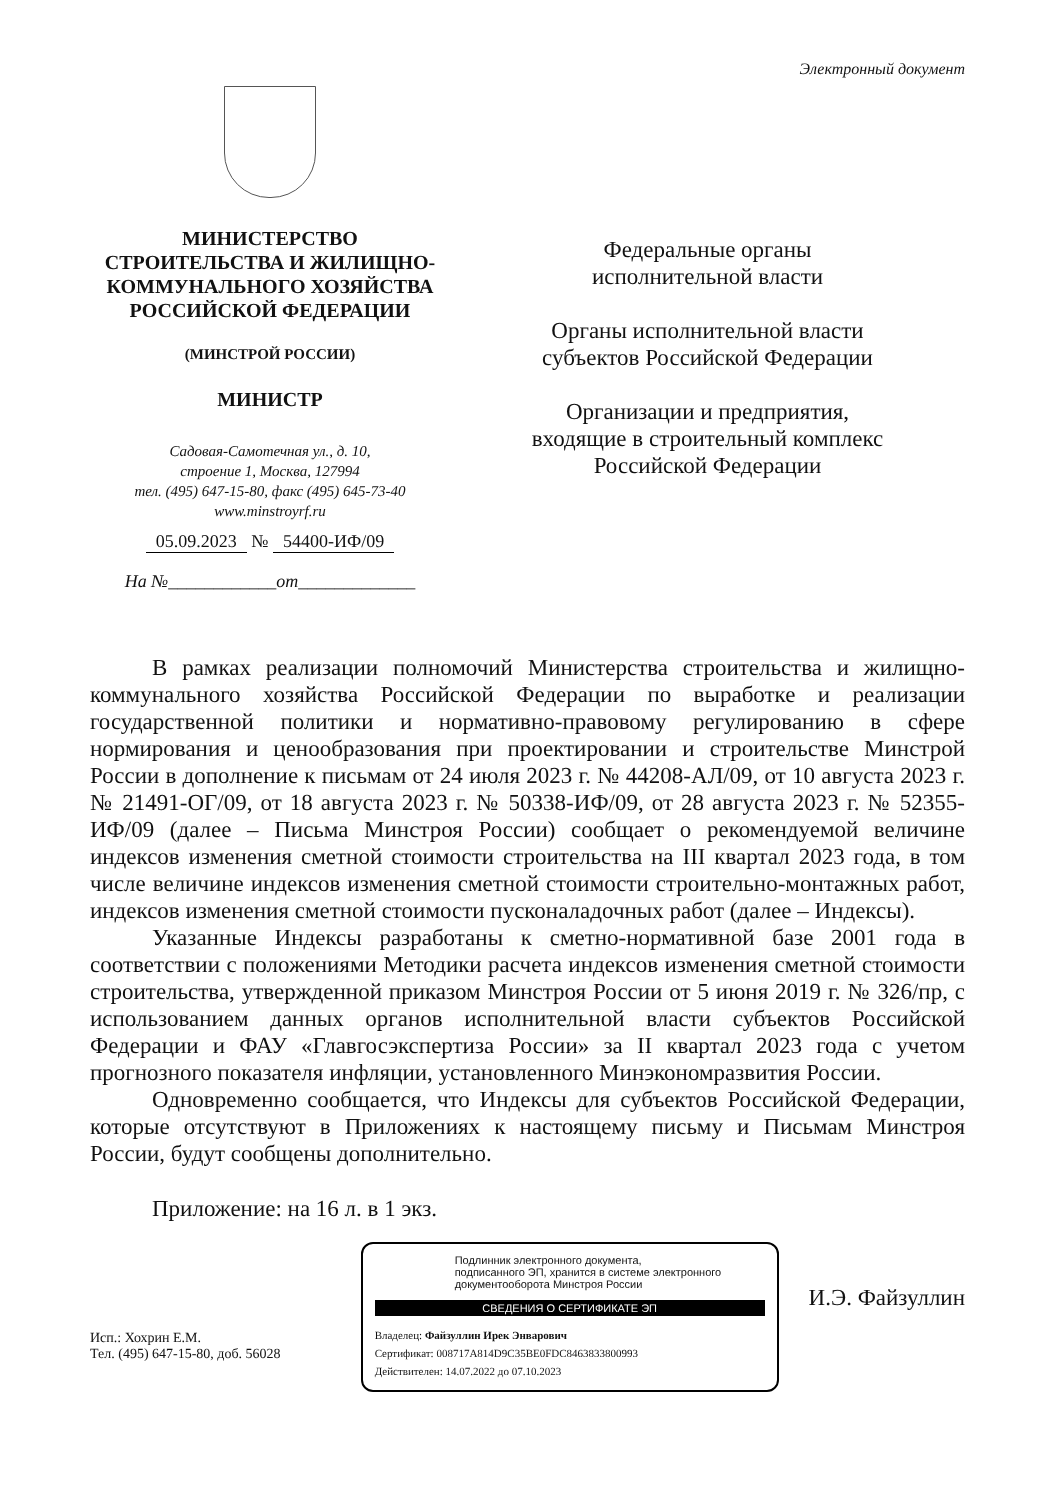Электронный документ
МИНИСТЕРСТВО
СТРОИТЕЛЬСТВА И ЖИЛИЩНО-
КОММУНАЛЬНОГО ХОЗЯЙСТВА
РОССИЙСКОЙ ФЕДЕРАЦИИ
(МИНСТРОЙ РОССИИ)
МИНИСТР
Садовая-Самотечная ул., д. 10,
строение 1, Москва, 127994
тел. (495) 647-15-80, факс (495) 645-73-40
www.minstroyrf.ru
05.09.2023 № 54400-ИФ/09
На №____________от_____________
Федеральные органы
исполнительной власти
Органы исполнительной власти
субъектов Российской Федерации
Организации и предприятия,
входящие в строительный комплекс
Российской Федерации
В рамках реализации полномочий Министерства строительства и жилищно-коммунального хозяйства Российской Федерации по выработке и реализации государственной политики и нормативно-правовому регулированию в сфере нормирования и ценообразования при проектировании и строительстве Минстрой России в дополнение к письмам от 24 июля 2023 г. № 44208-АЛ/09, от 10 августа 2023 г. № 21491-ОГ/09, от 18 августа 2023 г. № 50338-ИФ/09, от 28 августа 2023 г. № 52355-ИФ/09 (далее – Письма Минстроя России) сообщает о рекомендуемой величине индексов изменения сметной стоимости строительства на III квартал 2023 года, в том числе величине индексов изменения сметной стоимости строительно-монтажных работ, индексов изменения сметной стоимости пусконаладочных работ (далее – Индексы).
Указанные Индексы разработаны к сметно-нормативной базе 2001 года в соответствии с положениями Методики расчета индексов изменения сметной стоимости строительства, утвержденной приказом Минстроя России от 5 июня 2019 г. № 326/пр, с использованием данных органов исполнительной власти субъектов Российской Федерации и ФАУ «Главгосэкспертиза России» за II квартал 2023 года с учетом прогнозного показателя инфляции, установленного Минэкономразвития России.
Одновременно сообщается, что Индексы для субъектов Российской Федерации, которые отсутствуют в Приложениях к настоящему письму и Письмам Минстроя России, будут сообщены дополнительно.
Приложение: на 16 л. в 1 экз.
Исп.: Хохрин Е.М.
Тел. (495) 647-15-80, доб. 56028
Подлинник электронного документа,
подписанного ЭП, хранится в системе электронного
документооборота Минстроя России
СВЕДЕНИЯ О СЕРТИФИКАТЕ ЭП
Владелец: Файзуллин Ирек Энварович
Сертификат: 008717A814D9C35BE0FDC8463833800993
Действителен: 14.07.2022 до 07.10.2023
И.Э. Файзуллин